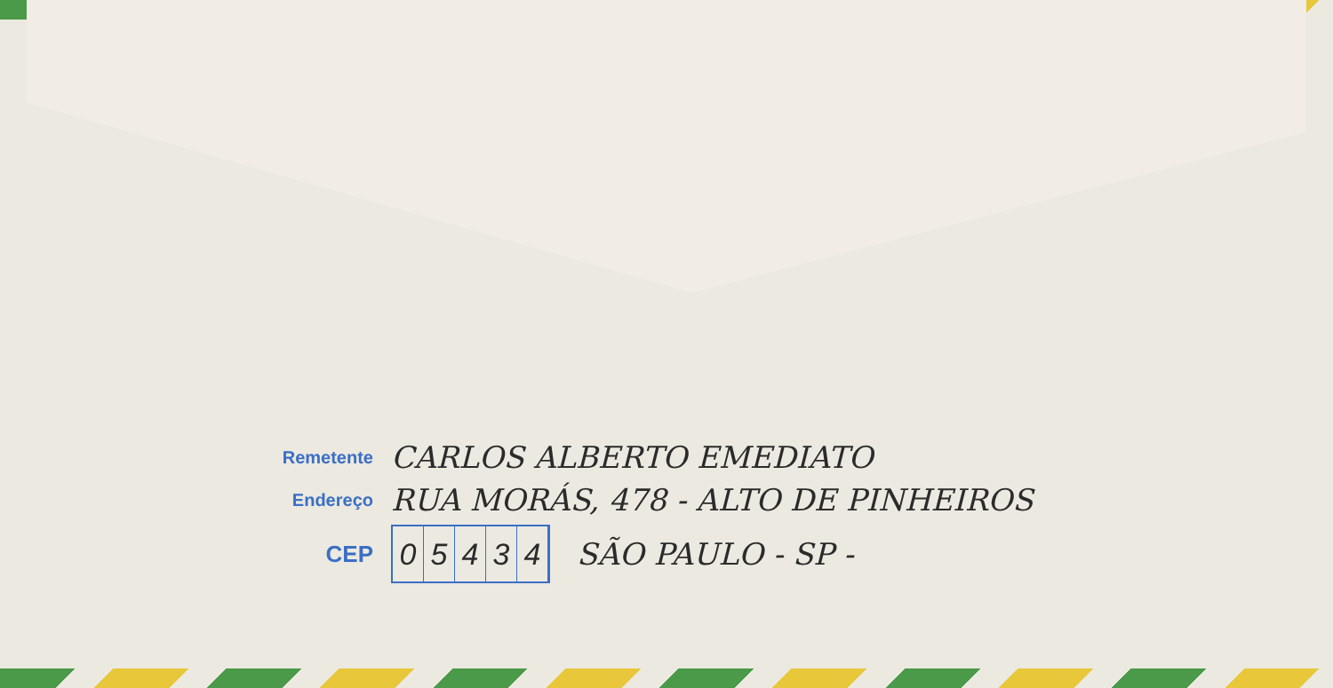Remetente
CARLOS ALBERTO EMEDIATO
Endereço
RUA MORÁS, 478 - ALTO DE PINHEIROS
CEP
05434
SÃO PAULO - SP -